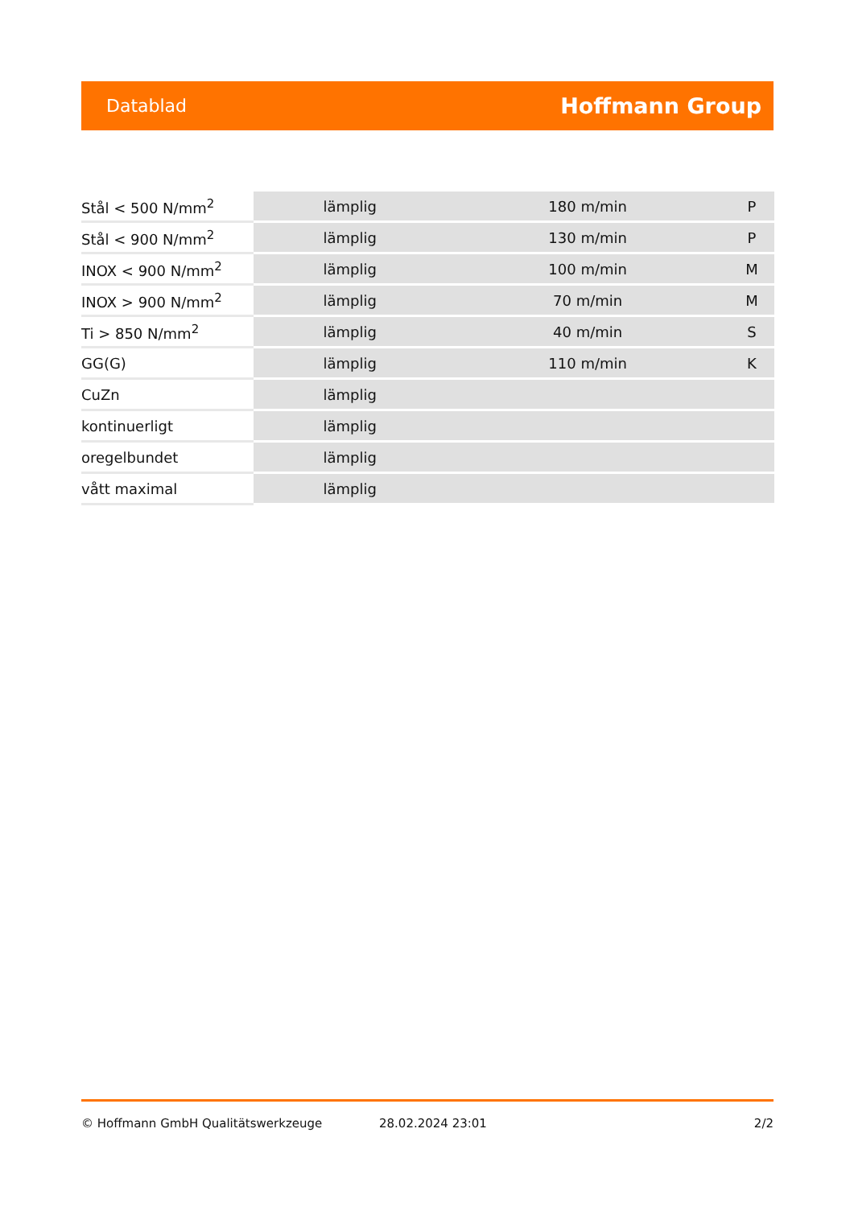Datablad Hoffmann Group
| Stål < 500 N/mm<sup>2</sup> | lämplig | 180 m/min | P |
| Stål < 900 N/mm<sup>2</sup> | lämplig | 130 m/min | P |
| INOX < 900 N/mm<sup>2</sup> | lämplig | 100 m/min | M |
| INOX > 900 N/mm<sup>2</sup> | lämplig | 70 m/min | M |
| Ti > 850 N/mm<sup>2</sup> | lämplig | 40 m/min | S |
| GG(G) | lämplig | 110 m/min | K |
| CuZn | lämplig | | |
| kontinuerligt | lämplig | | |
| oregelbundet | lämplig | | |
| vått maximal | lämplig | | |
© Hoffmann GmbH Qualitätswerkzeuge 28.02.2024 23:01 2/2